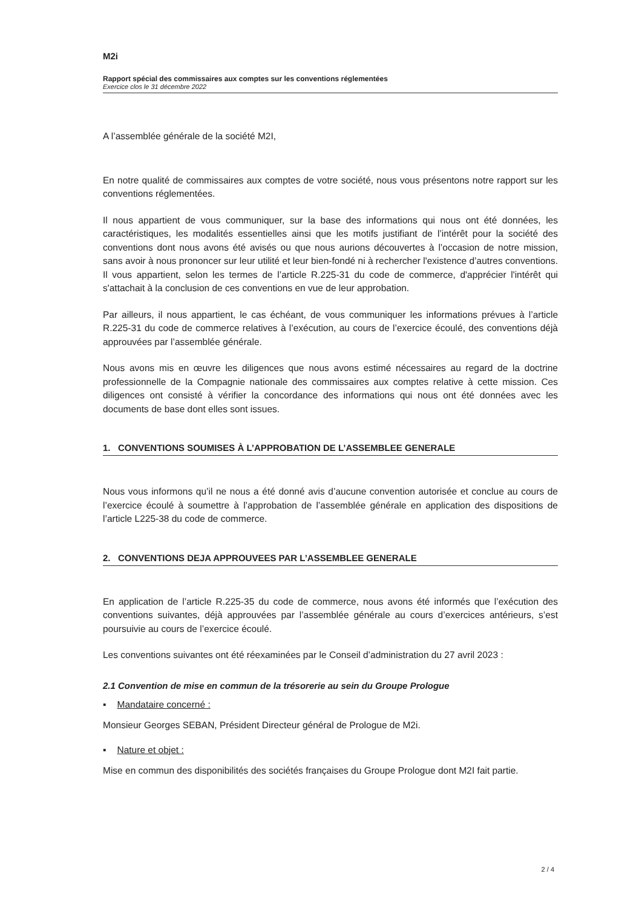M2i
Rapport spécial des commissaires aux comptes sur les conventions réglementées
Exercice clos le 31 décembre 2022
A l’assemblée générale de la société M2I,
En notre qualité de commissaires aux comptes de votre société, nous vous présentons notre rapport sur les conventions réglementées.
Il nous appartient de vous communiquer, sur la base des informations qui nous ont été données, les caractéristiques, les modalités essentielles ainsi que les motifs justifiant de l’intérêt pour la société des conventions dont nous avons été avisés ou que nous aurions découvertes à l’occasion de notre mission, sans avoir à nous prononcer sur leur utilité et leur bien-fondé ni à rechercher l'existence d’autres conventions. Il vous appartient, selon les termes de l’article R.225-31 du code de commerce, d'apprécier l'intérêt qui s'attachait à la conclusion de ces conventions en vue de leur approbation.
Par ailleurs, il nous appartient, le cas échéant, de vous communiquer les informations prévues à l’article R.225-31 du code de commerce relatives à l’exécution, au cours de l’exercice écoulé, des conventions déjà approuvées par l’assemblée générale.
Nous avons mis en œuvre les diligences que nous avons estimé nécessaires au regard de la doctrine professionnelle de la Compagnie nationale des commissaires aux comptes relative à cette mission. Ces diligences ont consisté à vérifier la concordance des informations qui nous ont été données avec les documents de base dont elles sont issues.
1. CONVENTIONS SOUMISES À L’APPROBATION DE L’ASSEMBLEE GENERALE
Nous vous informons qu’il ne nous a été donné avis d’aucune convention autorisée et conclue au cours de l’exercice écoulé à soumettre à l’approbation de l’assemblée générale en application des dispositions de l’article L225-38 du code de commerce.
2. CONVENTIONS DEJA APPROUVEES PAR L’ASSEMBLEE GENERALE
En application de l’article R.225-35 du code de commerce, nous avons été informés que l’exécution des conventions suivantes, déjà approuvées par l’assemblée générale au cours d’exercices antérieurs, s’est poursuivie au cours de l’exercice écoulé.
Les conventions suivantes ont été réexaminées par le Conseil d’administration du 27 avril 2023 :
2.1 Convention de mise en commun de la trésorerie au sein du Groupe Prologue
▪ Mandataire concerné :
Monsieur Georges SEBAN, Président Directeur général de Prologue de M2i.
▪ Nature et objet :
Mise en commun des disponibilités des sociétés françaises du Groupe Prologue dont M2I fait partie.
2 / 4